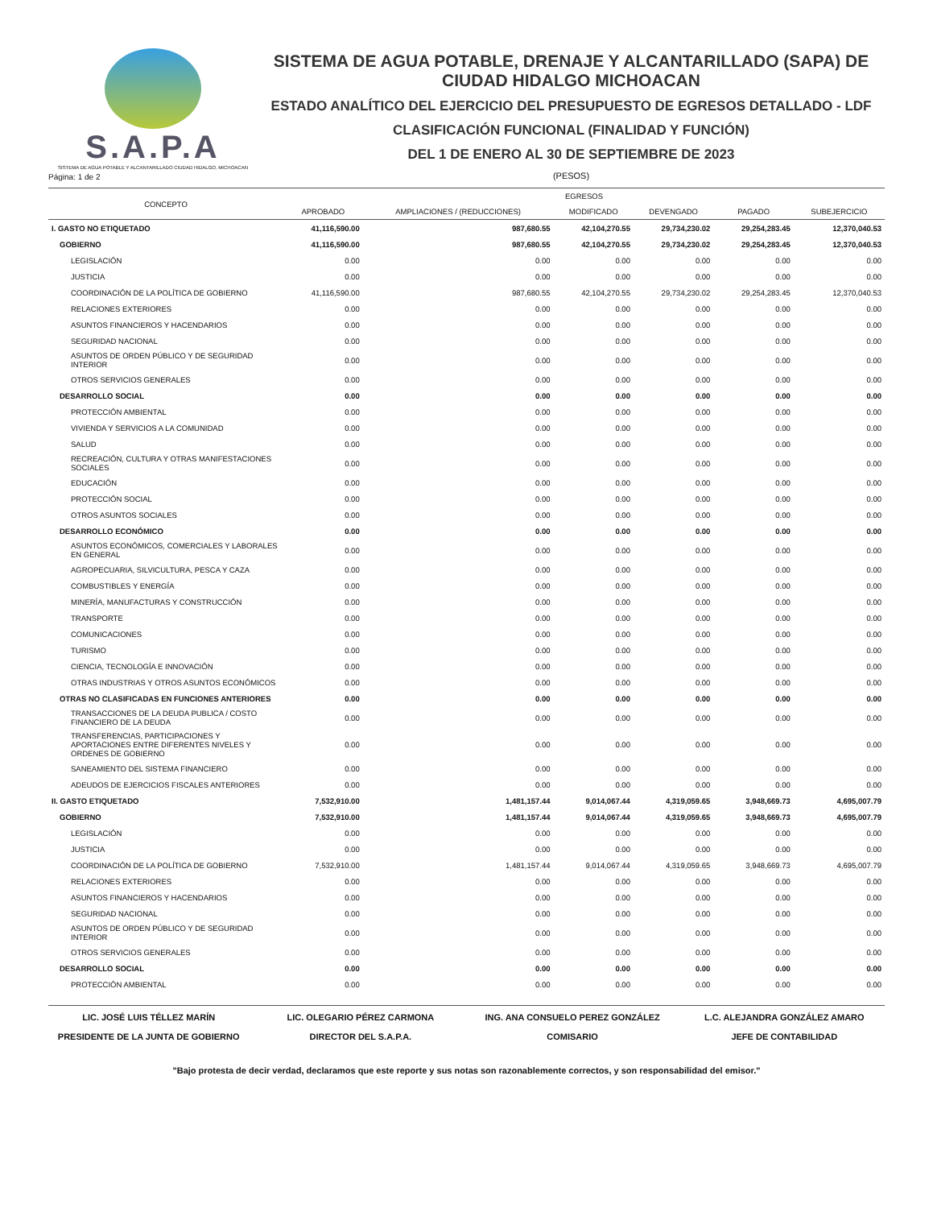S.A.P.A
SISTEMA DE AGUA POTABLE Y ALCANTARILLADO CIUDAD HIDALGO, MICHOACAN
SISTEMA DE AGUA POTABLE, DRENAJE Y ALCANTARILLADO (SAPA) DE CIUDAD HIDALGO MICHOACAN
ESTADO ANALÍTICO DEL EJERCICIO DEL PRESUPUESTO DE EGRESOS DETALLADO - LDF
CLASIFICACIÓN FUNCIONAL (FINALIDAD Y FUNCIÓN)
DEL 1 DE ENERO AL 30 DE SEPTIEMBRE DE 2023
(PESOS)
Página: 1 de 2
| CONCEPTO | EGRESOS | | | | | |
| --- | --- | --- | --- | --- | --- | --- |
| | APROBADO | AMPLIACIONES / (REDUCCIONES) | MODIFICADO | DEVENGADO | PAGADO | SUBEJERCICIO |
| I. GASTO NO ETIQUETADO | 41,116,590.00 | 987,680.55 | 42,104,270.55 | 29,734,230.02 | 29,254,283.45 | 12,370,040.53 |
| GOBIERNO | 41,116,590.00 | 987,680.55 | 42,104,270.55 | 29,734,230.02 | 29,254,283.45 | 12,370,040.53 |
| LEGISLACIÓN | 0.00 | 0.00 | 0.00 | 0.00 | 0.00 | 0.00 |
| JUSTICIA | 0.00 | 0.00 | 0.00 | 0.00 | 0.00 | 0.00 |
| COORDINACIÓN DE LA POLÍTICA DE GOBIERNO | 41,116,590.00 | 987,680.55 | 42,104,270.55 | 29,734,230.02 | 29,254,283.45 | 12,370,040.53 |
| RELACIONES EXTERIORES | 0.00 | 0.00 | 0.00 | 0.00 | 0.00 | 0.00 |
| ASUNTOS FINANCIEROS Y HACENDARIOS | 0.00 | 0.00 | 0.00 | 0.00 | 0.00 | 0.00 |
| SEGURIDAD NACIONAL | 0.00 | 0.00 | 0.00 | 0.00 | 0.00 | 0.00 |
| ASUNTOS DE ORDEN PÚBLICO Y DE SEGURIDAD INTERIOR | 0.00 | 0.00 | 0.00 | 0.00 | 0.00 | 0.00 |
| OTROS SERVICIOS GENERALES | 0.00 | 0.00 | 0.00 | 0.00 | 0.00 | 0.00 |
| DESARROLLO SOCIAL | 0.00 | 0.00 | 0.00 | 0.00 | 0.00 | 0.00 |
| PROTECCIÓN AMBIENTAL | 0.00 | 0.00 | 0.00 | 0.00 | 0.00 | 0.00 |
| VIVIENDA Y SERVICIOS A LA COMUNIDAD | 0.00 | 0.00 | 0.00 | 0.00 | 0.00 | 0.00 |
| SALUD | 0.00 | 0.00 | 0.00 | 0.00 | 0.00 | 0.00 |
| RECREACIÓN, CULTURA Y OTRAS MANIFESTACIONES SOCIALES | 0.00 | 0.00 | 0.00 | 0.00 | 0.00 | 0.00 |
| EDUCACIÓN | 0.00 | 0.00 | 0.00 | 0.00 | 0.00 | 0.00 |
| PROTECCIÓN SOCIAL | 0.00 | 0.00 | 0.00 | 0.00 | 0.00 | 0.00 |
| OTROS ASUNTOS SOCIALES | 0.00 | 0.00 | 0.00 | 0.00 | 0.00 | 0.00 |
| DESARROLLO ECONÓMICO | 0.00 | 0.00 | 0.00 | 0.00 | 0.00 | 0.00 |
| ASUNTOS ECONÓMICOS, COMERCIALES Y LABORALES EN GENERAL | 0.00 | 0.00 | 0.00 | 0.00 | 0.00 | 0.00 |
| AGROPECUARIA, SILVICULTURA, PESCA Y CAZA | 0.00 | 0.00 | 0.00 | 0.00 | 0.00 | 0.00 |
| COMBUSTIBLES Y ENERGÍA | 0.00 | 0.00 | 0.00 | 0.00 | 0.00 | 0.00 |
| MINERÍA, MANUFACTURAS Y CONSTRUCCIÓN | 0.00 | 0.00 | 0.00 | 0.00 | 0.00 | 0.00 |
| TRANSPORTE | 0.00 | 0.00 | 0.00 | 0.00 | 0.00 | 0.00 |
| COMUNICACIONES | 0.00 | 0.00 | 0.00 | 0.00 | 0.00 | 0.00 |
| TURISMO | 0.00 | 0.00 | 0.00 | 0.00 | 0.00 | 0.00 |
| CIENCIA, TECNOLOGÍA E INNOVACIÓN | 0.00 | 0.00 | 0.00 | 0.00 | 0.00 | 0.00 |
| OTRAS INDUSTRIAS Y OTROS ASUNTOS ECONÓMICOS | 0.00 | 0.00 | 0.00 | 0.00 | 0.00 | 0.00 |
| OTRAS NO CLASIFICADAS EN FUNCIONES ANTERIORES | 0.00 | 0.00 | 0.00 | 0.00 | 0.00 | 0.00 |
| TRANSACCIONES DE LA DEUDA PUBLICA / COSTO FINANCIERO DE LA DEUDA | 0.00 | 0.00 | 0.00 | 0.00 | 0.00 | 0.00 |
| TRANSFERENCIAS, PARTICIPACIONES Y APORTACIONES ENTRE DIFERENTES NIVELES Y ORDENES DE GOBIERNO | 0.00 | 0.00 | 0.00 | 0.00 | 0.00 | 0.00 |
| SANEAMIENTO DEL SISTEMA FINANCIERO | 0.00 | 0.00 | 0.00 | 0.00 | 0.00 | 0.00 |
| ADEUDOS DE EJERCICIOS FISCALES ANTERIORES | 0.00 | 0.00 | 0.00 | 0.00 | 0.00 | 0.00 |
| II. GASTO ETIQUETADO | 7,532,910.00 | 1,481,157.44 | 9,014,067.44 | 4,319,059.65 | 3,948,669.73 | 4,695,007.79 |
| GOBIERNO | 7,532,910.00 | 1,481,157.44 | 9,014,067.44 | 4,319,059.65 | 3,948,669.73 | 4,695,007.79 |
| LEGISLACIÓN | 0.00 | 0.00 | 0.00 | 0.00 | 0.00 | 0.00 |
| JUSTICIA | 0.00 | 0.00 | 0.00 | 0.00 | 0.00 | 0.00 |
| COORDINACIÓN DE LA POLÍTICA DE GOBIERNO | 7,532,910.00 | 1,481,157.44 | 9,014,067.44 | 4,319,059.65 | 3,948,669.73 | 4,695,007.79 |
| RELACIONES EXTERIORES | 0.00 | 0.00 | 0.00 | 0.00 | 0.00 | 0.00 |
| ASUNTOS FINANCIEROS Y HACENDARIOS | 0.00 | 0.00 | 0.00 | 0.00 | 0.00 | 0.00 |
| SEGURIDAD NACIONAL | 0.00 | 0.00 | 0.00 | 0.00 | 0.00 | 0.00 |
| ASUNTOS DE ORDEN PÚBLICO Y DE SEGURIDAD INTERIOR | 0.00 | 0.00 | 0.00 | 0.00 | 0.00 | 0.00 |
| OTROS SERVICIOS GENERALES | 0.00 | 0.00 | 0.00 | 0.00 | 0.00 | 0.00 |
| DESARROLLO SOCIAL | 0.00 | 0.00 | 0.00 | 0.00 | 0.00 | 0.00 |
| PROTECCIÓN AMBIENTAL | 0.00 | 0.00 | 0.00 | 0.00 | 0.00 | 0.00 |
LIC. JOSÉ LUIS TÉLLEZ MARÍN
PRESIDENTE DE LA JUNTA DE GOBIERNO
LIC. OLEGARIO PÉREZ CARMONA
DIRECTOR DEL S.A.P.A.
ING. ANA CONSUELO PEREZ GONZÁLEZ
COMISARIO
L.C. ALEJANDRA GONZÁLEZ AMARO
JEFE DE CONTABILIDAD
"Bajo protesta de decir verdad, declaramos que este reporte y sus notas son razonablemente correctos, y son responsabilidad del emisor."